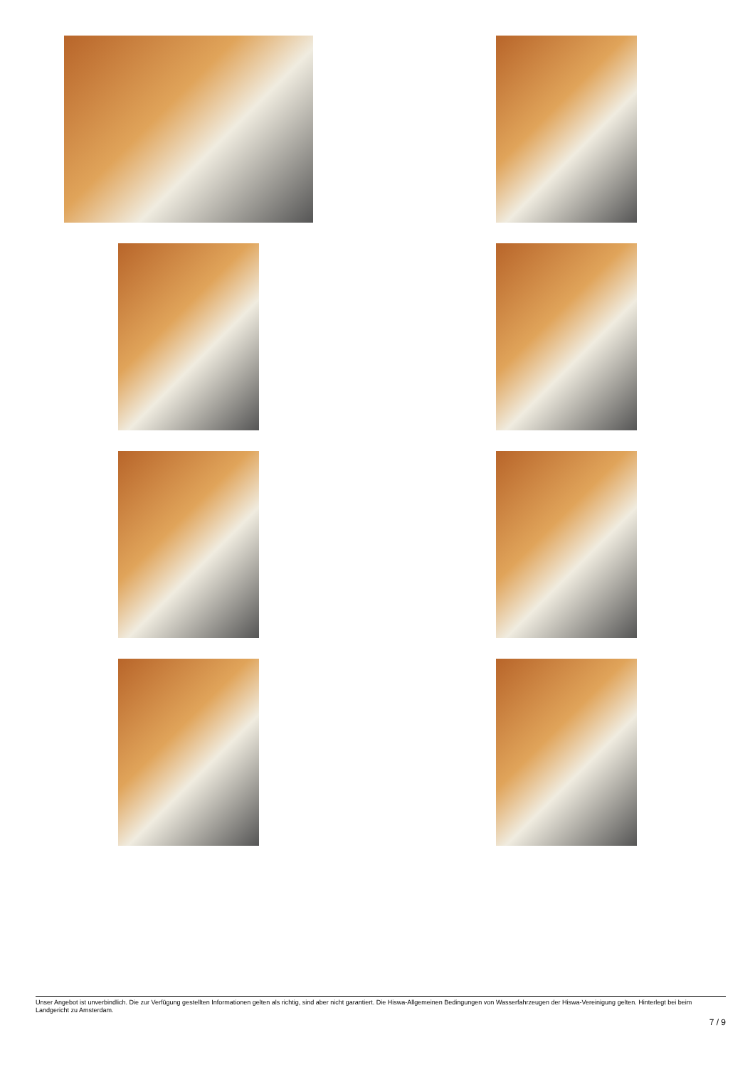Unser Angebot ist unverbindlich. Die zur Verfügung gestellten Informationen gelten als richtig, sind aber nicht garantiert. Die Hiswa-Allgemeinen Bedingungen von Wasserfahrzeugen der Hiswa-Vereinigung gelten. Hinterlegt bei beim Landgericht zu Amsterdam.
7 / 9